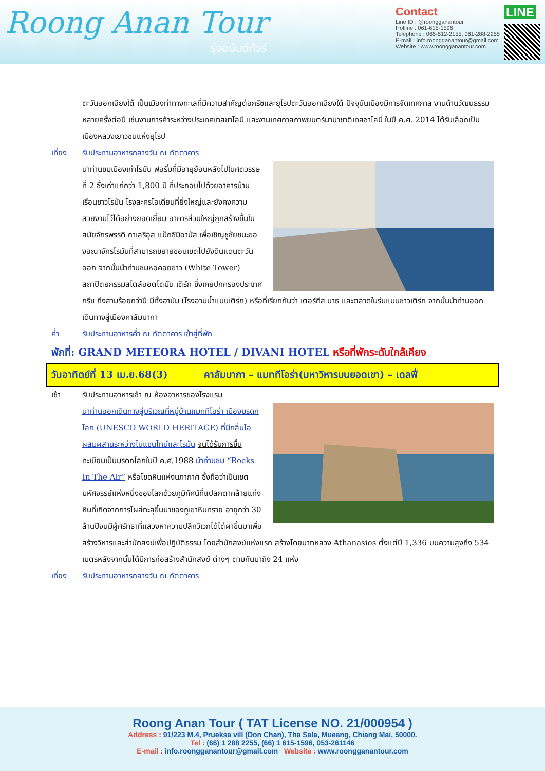Roong Anan Tour
รุ่งอนันต์ทัวร์
Contact
Line ID : @roongganantour
Hotline : 061-615-1596
Telephone : 065-512-2155, 081-288-2255
E-mail : Info.roongganantour@gmail.com
Website : www.roongganantour.com
LINE
ตะวันออกเฉียงใต้ เป็นเมืองท่าทางทะเลที่มีความสำคัญต่อกรีซและยุโรปตะวันออกเฉียงใต้ ปัจจุบันเมืองมีการจัดเทศกาล งานด้านวัฒนธรรม หลายครั้งต่อปี เช่นงานการค้าระหว่างประเทศเทสซาโลนี และงานเทศกาลภาพยนตร์นานาชาติเทสซาโลนี ในปี ค.ศ. 2014 ได้รับเลือกเป็นเมืองหลวงเยาวชนแห่งยุโรป
เที่ยง รับประทานอาหารกลางวัน ณ ภัตตาคาร
นำท่านชมเมืองเก่าโรมัน ฟอรั่มที่มีอายุย้อนหลังไปในศตวรรษที่ 2 ซึ่งเก่าแก่กว่า 1,800 ปี ที่ประกอบไปด้วยอาคารบ้านเรือนชาวโรมัน โรงละครโอเดียนที่ยิ่งใหญ่และยังคงความสวยงามไว้ได้อย่างยอดเยี่ยม อาคารส่วนใหญ่ถูกสร้างขึ้นในสมัยจักรพรรดิ กาเลริอุส แม็กซิมิอานัส เพื่อเชิญชูชัยชนะของอณาจักรโรมันที่สามารถขยายขอบเขตไปยังดินแดนตะวันออก จากนั้นนำท่านชมหอคอยขาว (White Tower) สถาปัตยกรรมสไตล์ออตโตมัน เติร์ก ซึ่งเคยปกครองประเทศกรีซ ถึงสามร้อยกว่าปี มีทั้งฮามัม (โรงอาบน้ำแบบเติร์ก) หรือที่เรียกกันว่า เตอร์กีส บาธ และตลาดในร่มแบบชาวเติร์ก จากนั้นนำท่านออกเดินทางสู่เมืองคาลัมบากา
ค่ำ รับประทานอาหารค่ำ ณ ภัตตาคาร เข้าสู่ที่พัก
พักที่: GRAND METEORA HOTEL / DIVANI HOTEL หรือที่พักระดับใกล้เคียง
วันอาทิตย์ที่ 13 เม.ย.68(3) คาลัมบากา – แมททีโอร่า(มหาวิหารบนยอดเขา) – เดลฟี่
เช้า รับประทานอาหารเช้า ณ ห้องอาหารของโรงแรม
นำท่านออกเดินทางสู่บริเวณที่หมู่บ้านแมททีโอร่า เมืองมรดกโลก (UNESCO WORLD HERITAGE) ที่มีกลิ่นไอผสมผสานระหว่างไบแซนไทน์และโรมัน จนได้รับการขึ้นทะเบียนเป็นมรดกโลกในปี ค.ศ.1988 นำท่านชม “Rocks In The Air” หรือโขดหินแห่งนภากาศ ซึ่งถือว่าเป็นเขตมหัศจรรย์แห่งหนึ่งของโลกด้วยภูมิทัศน์ที่แปลกตาคล้ายแท่งหินที่เกิดจากการโผล่ทะลุขึ้นมาของภูเขาหินทราย อายุกว่า 30 ล้านปีจนมีผู้ศรัทธาที่แสวงหาความปลีกวิเวกได้ไต่ผาขึ้นมาเพื่อสร้างวิหารและสำนักสงฆ์เพื่อปฏิบัติธรรม โดยสำนักสงฆ์แห่งแรก สร้างโดยบาทหลวง Athanasios ตั้งแต่ปี 1,336 บนความสูงถึง 534 เมตรหลังจากนั้นได้มีการก่อสร้างสำนักสงฆ์ ต่างๆ ตามกันมาถึง 24 แห่ง
เที่ยง รับประทานอาหารกลางวัน ณ ภัตตาคาร
Roong Anan Tour ( TAT License NO. 21/000954 )
Address : 91/223 M.4, Prueksa vill (Don Chan), Tha Sala, Mueang, Chiang Mai, 50000.
Tel : (66) 1 288 2255, (66) 1 615-1596, 053-261146
E-mail : info.roongganantour@gmail.com Website : www.roongganantour.com